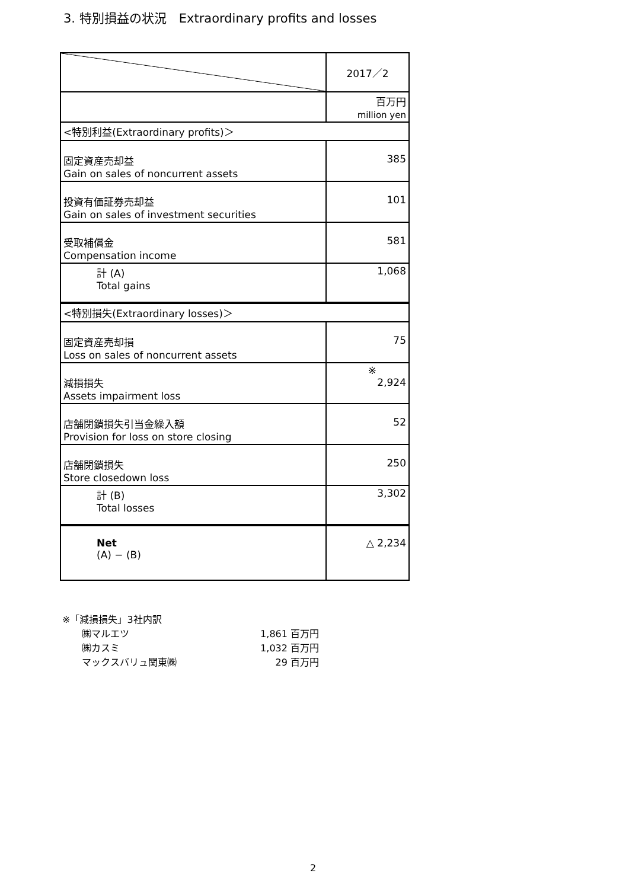3. 特別損益の状況　Extraordinary profits and losses
| | 2017／2 |
| | 百万円 million yen |
| <特別利益(Extraordinary profits)＞ | |
| 固定資産売却益 Gain on sales of noncurrent assets | 385 |
| 投資有価証券売却益 Gain on sales of investment securities | 101 |
| 受取補償金 Compensation income | 581 |
| 計 (A) Total gains | 1,068 |
| <特別損失(Extraordinary losses)＞ | |
| 固定資産売却損 Loss on sales of noncurrent assets | 75 |
| 減損損失 Assets impairment loss | ※ 2,924 |
| 店舗閉鎖損失引当金繰入額 Provision for loss on store closing | 52 |
| 店舗閉鎖損失 Store closedown loss | 250 |
| 計 (B) Total losses | 3,302 |
| Net (A) − (B) | △ 2,234 |
※「減損損失」3社内訳
| ㈱マルエツ | 1,861 百万円 |
| ㈱カスミ | 1,032 百万円 |
| マックスバリュ関東㈱ | 29 百万円 |
2